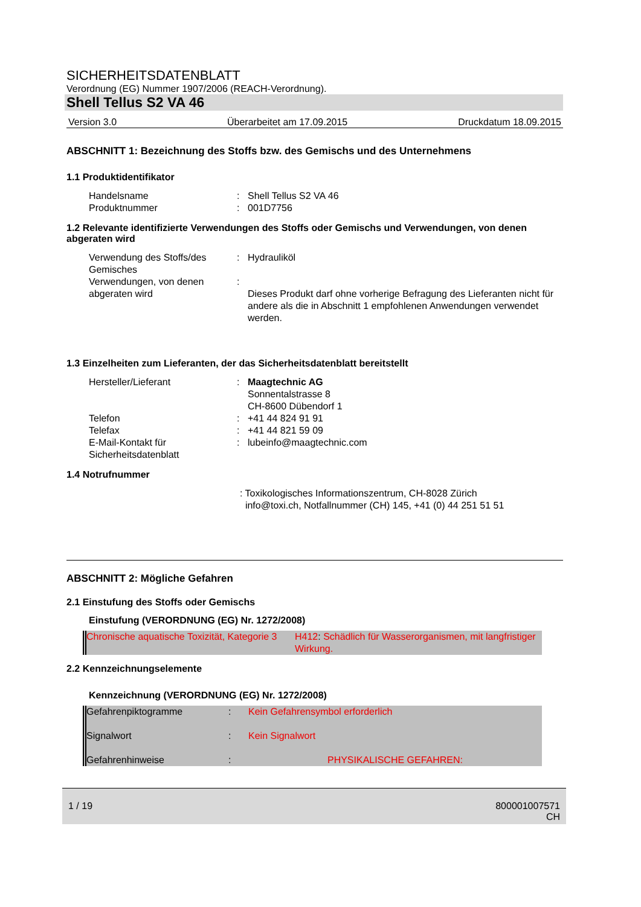SICHERHEITSDATENBLATT
Verordnung (EG) Nummer 1907/2006 (REACH-Verordnung).
Shell Tellus S2 VA 46
Version 3.0 Überarbeitet am 17.09.2015 Druckdatum 18.09.2015
ABSCHNITT 1: Bezeichnung des Stoffs bzw. des Gemischs und des Unternehmens
1.1 Produktidentifikator
| Handelsname | : | Shell Tellus S2 VA 46 |
| Produktnummer | : | 001D7756 |
1.2 Relevante identifizierte Verwendungen des Stoffs oder Gemischs und Verwendungen, von denen abgeraten wird
| Verwendung des Stoffs/des Gemisches | : | Hydrauliköl |
| Verwendungen, von denen abgeraten wird | : | Dieses Produkt darf ohne vorherige Befragung des Lieferanten nicht für andere als die in Abschnitt 1 empfohlenen Anwendungen verwendet werden. |
1.3 Einzelheiten zum Lieferanten, der das Sicherheitsdatenblatt bereitstellt
| Hersteller/Lieferant | : | Maagtechnic AG Sonnentalstrasse 8 CH-8600 Dübendorf 1 |
| Telefon | : | +41 44 824 91 91 |
| Telefax | : | +41 44 821 59 09 |
| E-Mail-Kontakt für Sicherheitsdatenblatt | : | lubeinfo@maagtechnic.com |
1.4 Notrufnummer
: Toxikologisches Informationszentrum, CH-8028 Zürich
info@toxi.ch, Notfallnummer (CH) 145, +41 (0) 44 251 51 51
ABSCHNITT 2: Mögliche Gefahren
2.1 Einstufung des Stoffs oder Gemischs
Einstufung (VERORDNUNG (EG) Nr. 1272/2008)
| Chronische aquatische Toxizität, Kategorie 3 | H412 : Schädlich für Wasserorganismen, mit langfristiger Wirkung. |
2.2 Kennzeichnungselemente
Kennzeichnung (VERORDNUNG (EG) Nr. 1272/2008)
| Gefahrenpiktogramme | : | Kein Gefahrensymbol erforderlich |
| Signalwort | : | Kein Signalwort |
| Gefahrenhinweise | : | PHYSIKALISCHE GEFAHREN: |
1 / 19 800001007571
CH